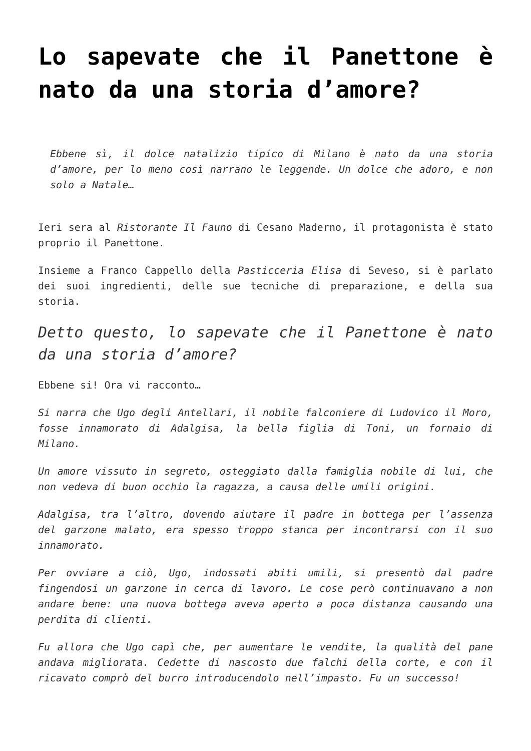Lo sapevate che il Panettone è nato da una storia d’amore?
Ebbene sì, il dolce natalizio tipico di Milano è nato da una storia d’amore, per lo meno così narrano le leggende. Un dolce che adoro, e non solo a Natale…
Ieri sera al Ristorante Il Fauno di Cesano Maderno, il protagonista è stato proprio il Panettone.
Insieme a Franco Cappello della Pasticceria Elisa di Seveso, si è parlato dei suoi ingredienti, delle sue tecniche di preparazione, e della sua storia.
Detto questo, lo sapevate che il Panettone è nato da una storia d’amore?
Ebbene si! Ora vi racconto…
Si narra che Ugo degli Antellari, il nobile falconiere di Ludovico il Moro, fosse innamorato di Adalgisa, la bella figlia di Toni, un fornaio di Milano.
Un amore vissuto in segreto, osteggiato dalla famiglia nobile di lui, che non vedeva di buon occhio la ragazza, a causa delle umili origini.
Adalgisa, tra l’altro, dovendo aiutare il padre in bottega per l’assenza del garzone malato, era spesso troppo stanca per incontrarsi con il suo innamorato.
Per ovviare a ciò, Ugo, indossati abiti umili, si presentò dal padre fingendosi un garzone in cerca di lavoro. Le cose però continuavano a non andare bene: una nuova bottega aveva aperto a poca distanza causando una perdita di clienti.
Fu allora che Ugo capì che, per aumentare le vendite, la qualità del pane andava migliorata. Cedette di nascosto due falchi della corte, e con il ricavato comprò del burro introducendolo nell’impasto. Fu un successo!